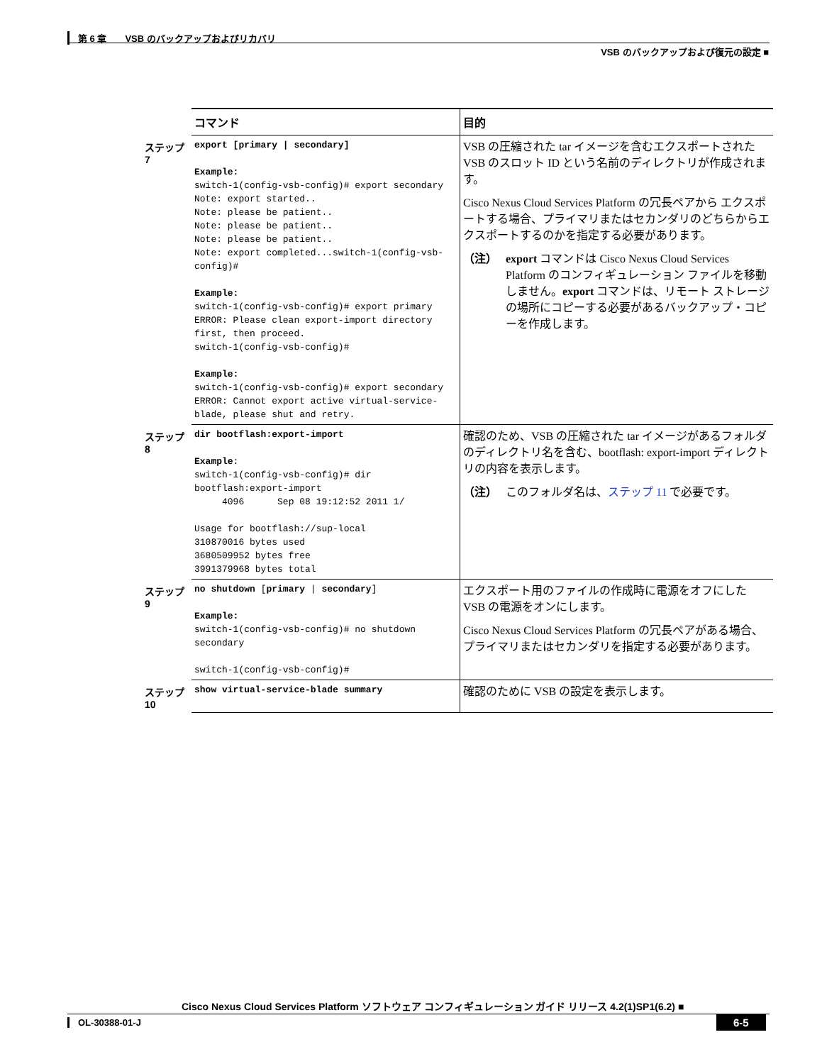第 6 章　　VSB のバックアップおよびリカバリ
VSB のバックアップおよび復元の設定 ■
| | コマンド | 目的 |
| --- | --- | --- |
| ステップ 7 | export [primary / secondary] Example: switch-1(config-vsb-config)# export secondary Note: export started.. Note: please be patient.. Note: please be patient.. Note: please be patient.. Note: export completed...switch-1(config-vsb-config)# Example: switch-1(config-vsb-config)# export primary ERROR: Please clean export-import directory first, then proceed. switch-1(config-vsb-config)# Example: switch-1(config-vsb-config)# export secondary ERROR: Cannot export active virtual-service-blade, please shut and retry. | VSB の圧縮された tar イメージを含むエクスポートされた VSB のスロット ID という名前のディレクトリが作成されます。 Cisco Nexus Cloud Services Platform の冗長ペアから エクスポートする場合、プライマリまたはセカンダリのどちらからエクスポートするのかを指定する必要があります。 （注） export コマンドは Cisco Nexus Cloud Services Platform のコンフィギュレーション ファイルを移動しません。 export コマンドは、リモート ストレージの場所にコピーする必要があるバックアップ・コピーを作成します。 |
| ステップ 8 | dir bootflash:export-import Example : switch-1(config-vsb-config)# dir bootflash:export-import 4096 Sep 08 19:12:52 2011 1/ Usage for bootflash://sup-local 310870016 bytes used 3680509952 bytes free 3991379968 bytes total | 確認のため、VSB の圧縮された tar イメージがあるフォルダのディレクトリ名を含む、bootflash: export-import ディレクトリの内容を表示します。 （注） このフォルダ名は、 ステップ 11 で必要です。 |
| ステップ 9 | no shutdown [ primary / secondary ] Example: switch-1(config-vsb-config)# no shutdown secondary switch-1(config-vsb-config)# | エクスポート用のファイルの作成時に電源をオフにした VSB の電源をオンにします。 Cisco Nexus Cloud Services Platform の冗長ペアがある場合、プライマリまたはセカンダリを指定する必要があります。 |
| ステップ 10 | show virtual-service-blade summary | 確認のために VSB の設定を表示します。 |
Cisco Nexus Cloud Services Platform ソフトウェア コンフィギュレーション ガイド リリース 4.2(1)SP1(6.2) ■
OL-30388-01-J 6-5